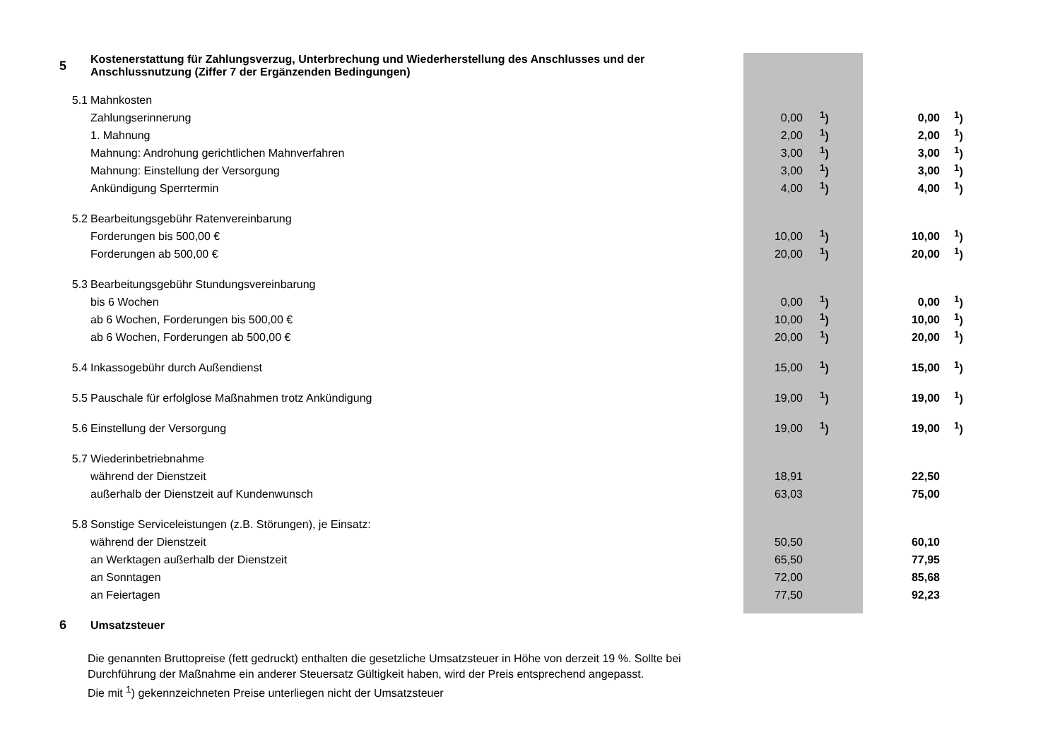| 5 | Kostenerstattung für Zahlungsverzug, Unterbrechung und Wiederherstellung des Anschlusses und der Anschlussnutzung (Ziffer 7 der Ergänzenden Bedingungen) | | | | |
| 5.1 | Mahnkosten | | | | |
| | Zahlungserinnerung | 0,00 | <sup>1</sup>) | 0,00 | <sup>1</sup>) |
| | 1. Mahnung | 2,00 | <sup>1</sup>) | 2,00 | <sup>1</sup>) |
| | Mahnung: Androhung gerichtlichen Mahnverfahren | 3,00 | <sup>1</sup>) | 3,00 | <sup>1</sup>) |
| | Mahnung: Einstellung der Versorgung | 3,00 | <sup>1</sup>) | 3,00 | <sup>1</sup>) |
| | Ankündigung Sperrtermin | 4,00 | <sup>1</sup>) | 4,00 | <sup>1</sup>) |
| 5.2 | Bearbeitungsgebühr Ratenvereinbarung | | | | |
| | Forderungen bis 500,00 € | 10,00 | <sup>1</sup>) | 10,00 | <sup>1</sup>) |
| | Forderungen ab 500,00 € | 20,00 | <sup>1</sup>) | 20,00 | <sup>1</sup>) |
| 5.3 | Bearbeitungsgebühr Stundungsvereinbarung | | | | |
| | bis 6 Wochen | 0,00 | <sup>1</sup>) | 0,00 | <sup>1</sup>) |
| | ab 6 Wochen, Forderungen bis 500,00 € | 10,00 | <sup>1</sup>) | 10,00 | <sup>1</sup>) |
| | ab 6 Wochen, Forderungen ab 500,00 € | 20,00 | <sup>1</sup>) | 20,00 | <sup>1</sup>) |
| 5.4 | Inkassogebühr durch Außendienst | 15,00 | <sup>1</sup>) | 15,00 | <sup>1</sup>) |
| 5.5 | Pauschale für erfolglose Maßnahmen trotz Ankündigung | 19,00 | <sup>1</sup>) | 19,00 | <sup>1</sup>) |
| 5.6 | Einstellung der Versorgung | 19,00 | <sup>1</sup>) | 19,00 | <sup>1</sup>) |
| 5.7 | Wiederinbetriebnahme | | | | |
| | während der Dienstzeit | 18,91 | | 22,50 | |
| | außerhalb der Dienstzeit auf Kundenwunsch | 63,03 | | 75,00 | |
| 5.8 | Sonstige Serviceleistungen (z.B. Störungen), je Einsatz: | | | | |
| | während der Dienstzeit | 50,50 | | 60,10 | |
| | an Werktagen außerhalb der Dienstzeit | 65,50 | | 77,95 | |
| | an Sonntagen | 72,00 | | 85,68 | |
| | an Feiertagen | 77,50 | | 92,23 | |
| 6 | Umsatzsteuer | | | | |
Die genannten Bruttopreise (fett gedruckt) enthalten die gesetzliche Umsatzsteuer in Höhe von derzeit 19 %. Sollte bei Durchführung der Maßnahme ein anderer Steuersatz Gültigkeit haben, wird der Preis entsprechend angepasst.
Die mit <sup>1</sup>) gekennzeichneten Preise unterliegen nicht der Umsatzsteuer